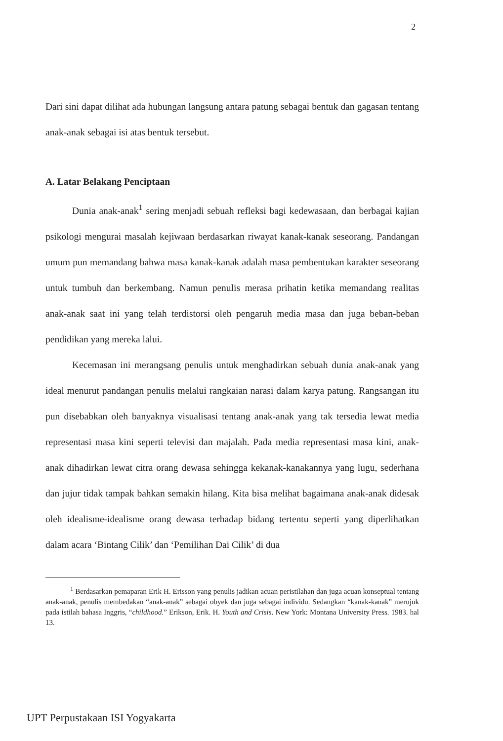2
Dari sini dapat dilihat ada hubungan langsung antara patung sebagai bentuk dan gagasan tentang anak-anak sebagai isi atas bentuk tersebut.
A. Latar Belakang Penciptaan
Dunia anak-anak<sup>1</sup> sering menjadi sebuah refleksi bagi kedewasaan, dan berbagai kajian psikologi mengurai masalah kejiwaan berdasarkan riwayat kanak-kanak seseorang. Pandangan umum pun memandang bahwa masa kanak-kanak adalah masa pembentukan karakter seseorang untuk tumbuh dan berkembang. Namun penulis merasa prihatin ketika memandang realitas anak-anak saat ini yang telah terdistorsi oleh pengaruh media masa dan juga beban-beban pendidikan yang mereka lalui.
Kecemasan ini merangsang penulis untuk menghadirkan sebuah dunia anak-anak yang ideal menurut pandangan penulis melalui rangkaian narasi dalam karya patung. Rangsangan itu pun disebabkan oleh banyaknya visualisasi tentang anak-anak yang tak tersedia lewat media representasi masa kini seperti televisi dan majalah. Pada media representasi masa kini, anak-anak dihadirkan lewat citra orang dewasa sehingga kekanak-kanakannya yang lugu, sederhana dan jujur tidak tampak bahkan semakin hilang. Kita bisa melihat bagaimana anak-anak didesak oleh idealisme-idealisme orang dewasa terhadap bidang tertentu seperti yang diperlihatkan dalam acara ‘Bintang Cilik’ dan ‘Pemilihan Dai Cilik’ di dua
<sup>1</sup> Berdasarkan pemaparan Erik H. Erisson yang penulis jadikan acuan peristilahan dan juga acuan konseptual tentang anak-anak, penulis membedakan “anak-anak” sebagai obyek dan juga sebagai individu. Sedangkan “kanak-kanak” merujuk pada istilah bahasa Inggris, “childhood.” Erikson, Erik. H. Youth and Crisis. New York: Montana University Press. 1983. hal 13.
UPT Perpustakaan ISI Yogyakarta